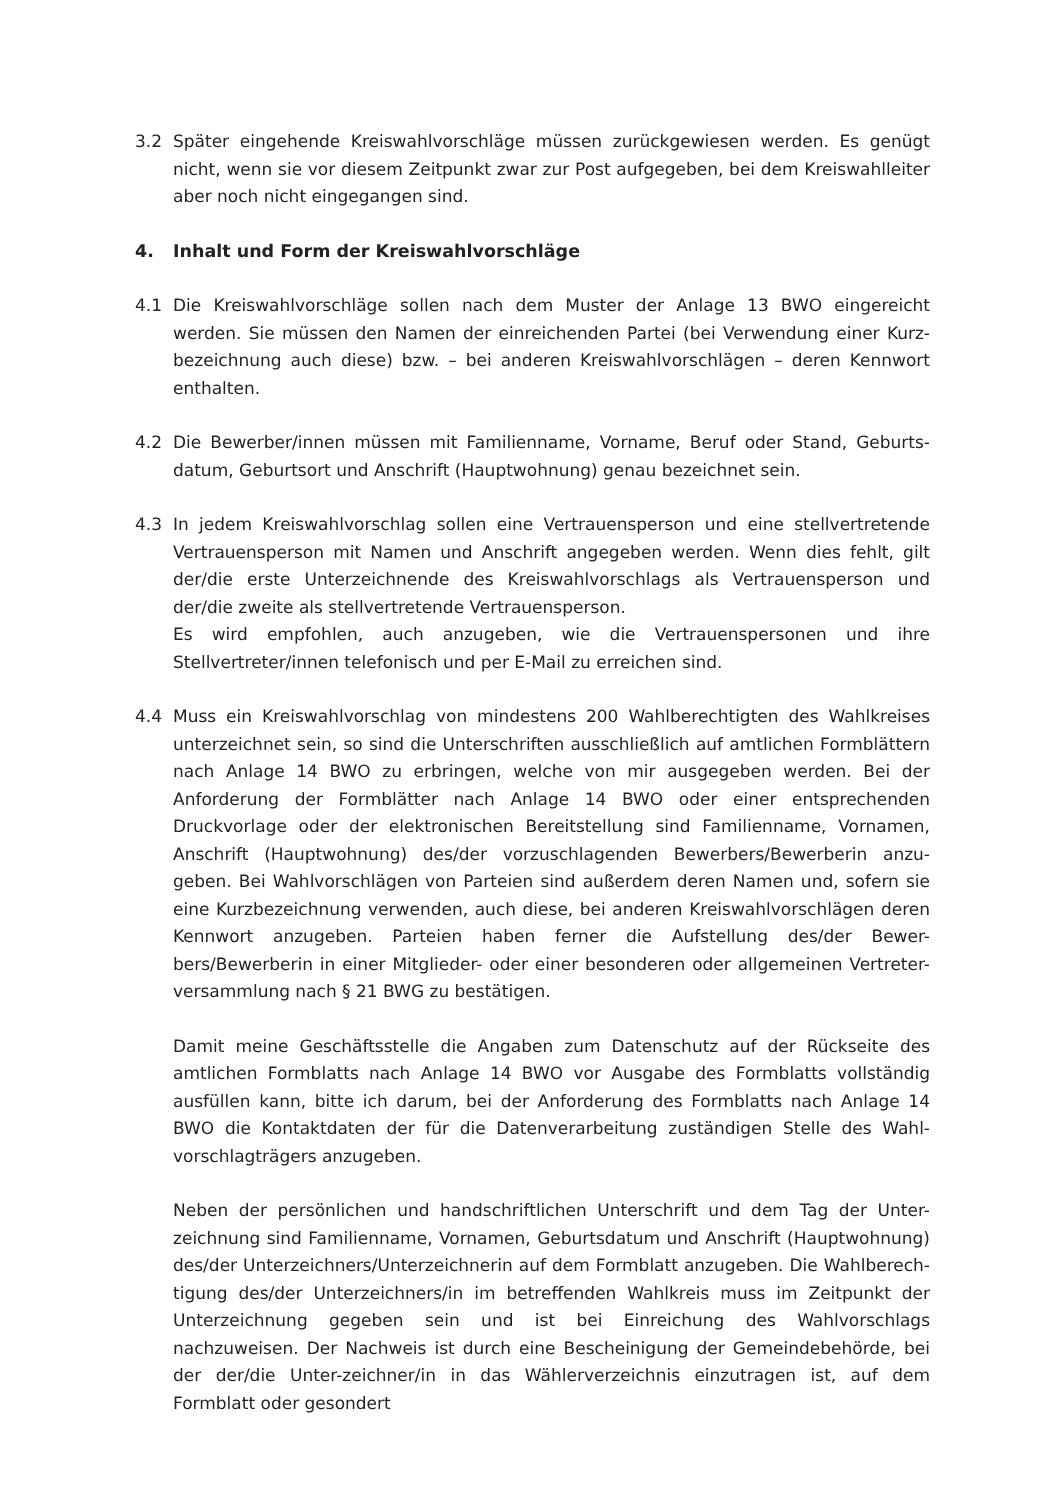3.2 Später eingehende Kreiswahlvorschläge müssen zurückgewiesen werden. Es genügt nicht, wenn sie vor diesem Zeitpunkt zwar zur Post aufgegeben, bei dem Kreiswahlleiter aber noch nicht eingegangen sind.
4. Inhalt und Form der Kreiswahlvorschläge
4.1 Die Kreiswahlvorschläge sollen nach dem Muster der Anlage 13 BWO eingereicht werden. Sie müssen den Namen der einreichenden Partei (bei Verwendung einer Kurz-bezeichnung auch diese) bzw. – bei anderen Kreiswahlvorschlägen – deren Kennwort enthalten.
4.2 Die Bewerber/innen müssen mit Familienname, Vorname, Beruf oder Stand, Geburts-datum, Geburtsort und Anschrift (Hauptwohnung) genau bezeichnet sein.
4.3 In jedem Kreiswahlvorschlag sollen eine Vertrauensperson und eine stellvertretende Vertrauensperson mit Namen und Anschrift angegeben werden. Wenn dies fehlt, gilt der/die erste Unterzeichnende des Kreiswahlvorschlags als Vertrauensperson und der/die zweite als stellvertretende Vertrauensperson.
Es wird empfohlen, auch anzugeben, wie die Vertrauenspersonen und ihre Stellvertreter/innen telefonisch und per E-Mail zu erreichen sind.
4.4 Muss ein Kreiswahlvorschlag von mindestens 200 Wahlberechtigten des Wahlkreises unterzeichnet sein, so sind die Unterschriften ausschließlich auf amtlichen Formblättern nach Anlage 14 BWO zu erbringen, welche von mir ausgegeben werden. Bei der Anforderung der Formblätter nach Anlage 14 BWO oder einer entsprechenden Druckvorlage oder der elektronischen Bereitstellung sind Familienname, Vornamen, Anschrift (Hauptwohnung) des/der vorzuschlagenden Bewerbers/Bewerberin anzu-geben. Bei Wahlvorschlägen von Parteien sind außerdem deren Namen und, sofern sie eine Kurzbezeichnung verwenden, auch diese, bei anderen Kreiswahlvorschlägen deren Kennwort anzugeben. Parteien haben ferner die Aufstellung des/der Bewer-bers/Bewerberin in einer Mitglieder- oder einer besonderen oder allgemeinen Vertreter-versammlung nach § 21 BWG zu bestätigen.
Damit meine Geschäftsstelle die Angaben zum Datenschutz auf der Rückseite des amtlichen Formblatts nach Anlage 14 BWO vor Ausgabe des Formblatts vollständig ausfüllen kann, bitte ich darum, bei der Anforderung des Formblatts nach Anlage 14 BWO die Kontaktdaten der für die Datenverarbeitung zuständigen Stelle des Wahl-vorschlagträgers anzugeben.
Neben der persönlichen und handschriftlichen Unterschrift und dem Tag der Unter-zeichnung sind Familienname, Vornamen, Geburtsdatum und Anschrift (Hauptwohnung) des/der Unterzeichners/Unterzeichnerin auf dem Formblatt anzugeben. Die Wahlberech-tigung des/der Unterzeichners/in im betreffenden Wahlkreis muss im Zeitpunkt der Unterzeichnung gegeben sein und ist bei Einreichung des Wahlvorschlags nachzuweisen. Der Nachweis ist durch eine Bescheinigung der Gemeindebehörde, bei der der/die Unter-zeichner/in in das Wählerverzeichnis einzutragen ist, auf dem Formblatt oder gesondert